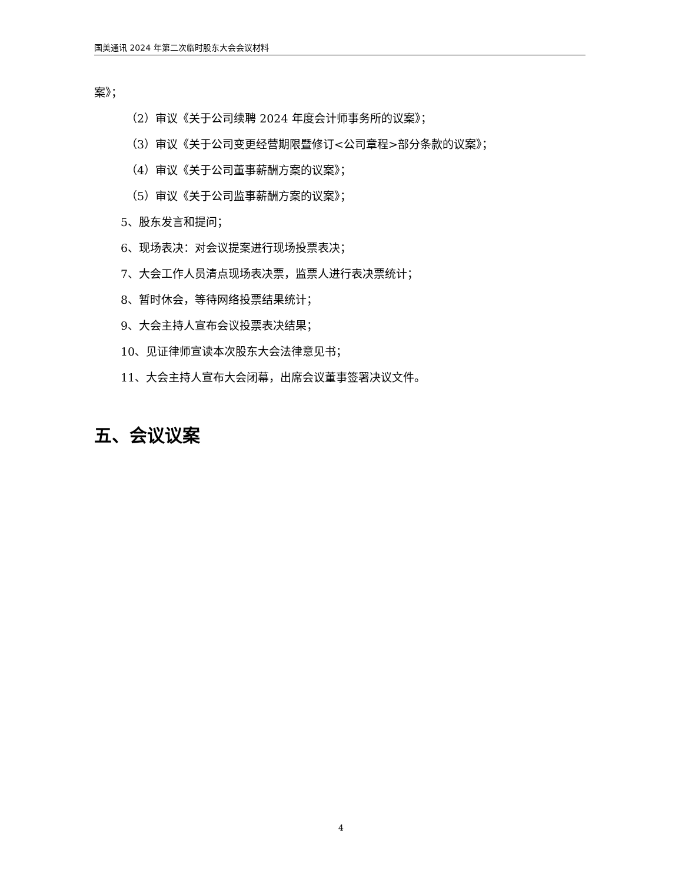国美通讯 2024 年第二次临时股东大会会议材料
案》；
（2）审议《关于公司续聘 2024 年度会计师事务所的议案》；
（3）审议《关于公司变更经营期限暨修订<公司章程>部分条款的议案》；
（4）审议《关于公司董事薪酬方案的议案》；
（5）审议《关于公司监事薪酬方案的议案》；
5、股东发言和提问；
6、现场表决：对会议提案进行现场投票表决；
7、大会工作人员清点现场表决票，监票人进行表决票统计；
8、暂时休会，等待网络投票结果统计；
9、大会主持人宣布会议投票表决结果；
10、见证律师宣读本次股东大会法律意见书；
11、大会主持人宣布大会闭幕，出席会议董事签署决议文件。
五、会议议案
4